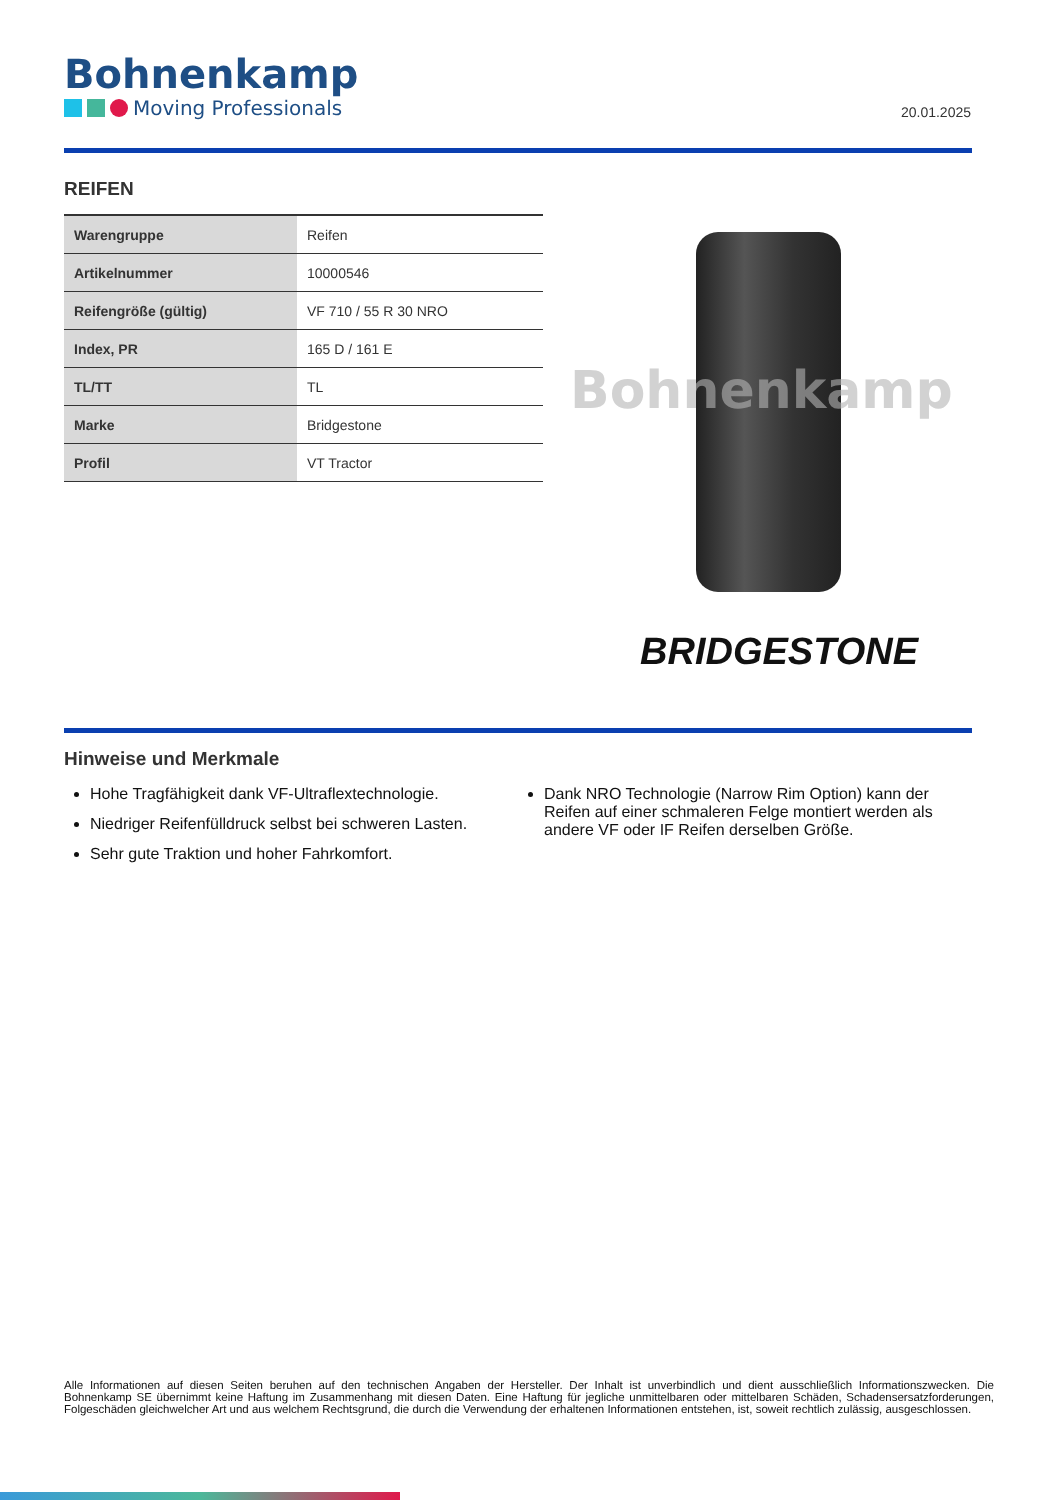Bohnenkamp
Moving Professionals
20.01.2025
REIFEN
| Warengruppe | Reifen |
| Artikelnummer | 10000546 |
| Reifengröße (gültig) | VF 710 / 55 R 30 NRO |
| Index, PR | 165 D / 161 E |
| TL/TT | TL |
| Marke | Bridgestone |
| Profil | VT Tractor |
Bohnenkamp
BRIDGESTONE
Hinweise und Merkmale
Hohe Tragfähigkeit dank VF-Ultraflextechnologie.
Niedriger Reifenfülldruck selbst bei schweren Lasten.
Sehr gute Traktion und hoher Fahrkomfort.
Dank NRO Technologie (Narrow Rim Option) kann der Reifen auf einer schmaleren Felge montiert werden als andere VF oder IF Reifen derselben Größe.
Alle Informationen auf diesen Seiten beruhen auf den technischen Angaben der Hersteller. Der Inhalt ist unverbindlich und dient ausschließlich Informationszwecken. Die Bohnenkamp SE übernimmt keine Haftung im Zusammenhang mit diesen Daten. Eine Haftung für jegliche unmittelbaren oder mittelbaren Schäden, Schadensersatzforderungen, Folgeschäden gleichwelcher Art und aus welchem Rechtsgrund, die durch die Verwendung der erhaltenen Informationen entstehen, ist, soweit rechtlich zulässig, ausgeschlossen.